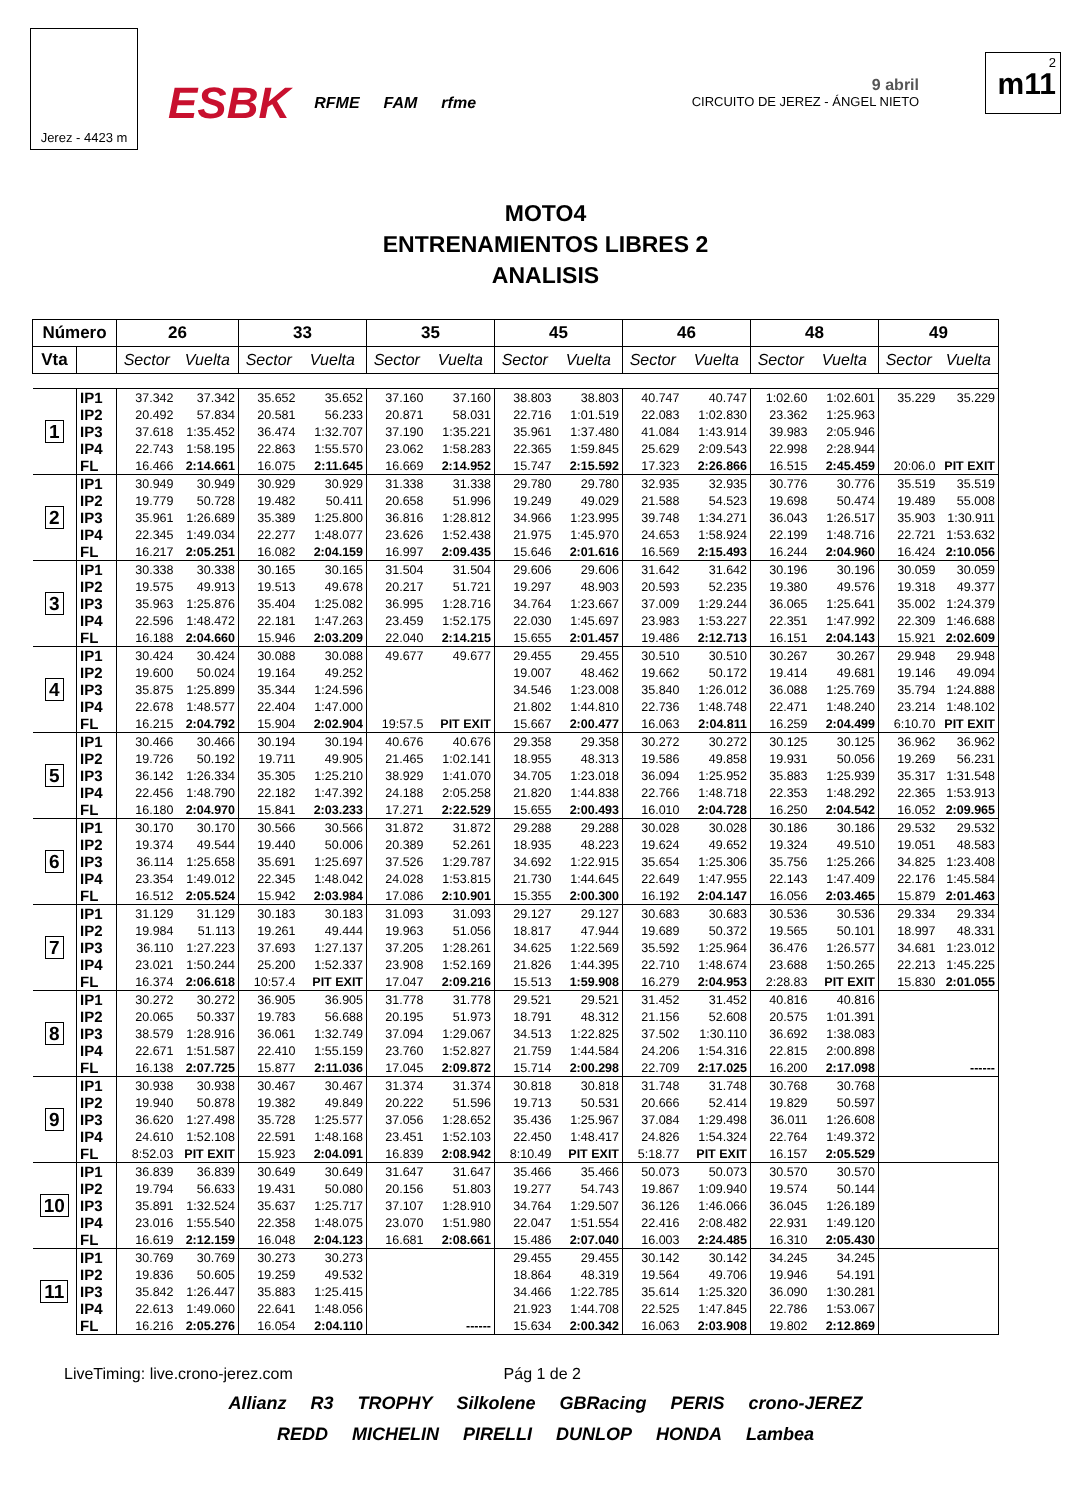Jerez - 4423 m
ESBK RFME FAM rfme 9 abril
CIRCUITO DE JEREZ - ÁNGEL NIETO
2
m11
MOTO4
ENTRENAMIENTOS LIBRES 2
ANALISIS
| Número | | 26 | | 33 | | 35 | | 45 | | 46 | | 48 | | 49 | |
| --- | --- | --- | --- | --- | --- | --- | --- | --- | --- | --- | --- | --- | --- | --- | --- |
| Vta | | Sector | Vuelta | Sector | Vuelta | Sector | Vuelta | Sector | Vuelta | Sector | Vuelta | Sector | Vuelta | Sector | Vuelta |
| 1 | IP1 | 37.342 | 37.342 | 35.652 | 35.652 | 37.160 | 37.160 | 38.803 | 38.803 | 40.747 | 40.747 | 1:02.60 | 1:02.601 | 35.229 | 35.229 |
| | IP2 | 20.492 | 57.834 | 20.581 | 56.233 | 20.871 | 58.031 | 22.716 | 1:01.519 | 22.083 | 1:02.830 | 23.362 | 1:25.963 | | |
| | IP3 | 37.618 | 1:35.452 | 36.474 | 1:32.707 | 37.190 | 1:35.221 | 35.961 | 1:37.480 | 41.084 | 1:43.914 | 39.983 | 2:05.946 | | |
| | IP4 | 22.743 | 1:58.195 | 22.863 | 1:55.570 | 23.062 | 1:58.283 | 22.365 | 1:59.845 | 25.629 | 2:09.543 | 22.998 | 2:28.944 | | |
| | FL | 16.466 | 2:14.661 | 16.075 | 2:11.645 | 16.669 | 2:14.952 | 15.747 | 2:15.592 | 17.323 | 2:26.866 | 16.515 | 2:45.459 | 20:06.0 | PIT EXIT |
| 2 | IP1 | 30.949 | 30.949 | 30.929 | 30.929 | 31.338 | 31.338 | 29.780 | 29.780 | 32.935 | 32.935 | 30.776 | 30.776 | 35.519 | 35.519 |
| | IP2 | 19.779 | 50.728 | 19.482 | 50.411 | 20.658 | 51.996 | 19.249 | 49.029 | 21.588 | 54.523 | 19.698 | 50.474 | 19.489 | 55.008 |
| | IP3 | 35.961 | 1:26.689 | 35.389 | 1:25.800 | 36.816 | 1:28.812 | 34.966 | 1:23.995 | 39.748 | 1:34.271 | 36.043 | 1:26.517 | 35.903 | 1:30.911 |
| | IP4 | 22.345 | 1:49.034 | 22.277 | 1:48.077 | 23.626 | 1:52.438 | 21.975 | 1:45.970 | 24.653 | 1:58.924 | 22.199 | 1:48.716 | 22.721 | 1:53.632 |
| | FL | 16.217 | 2:05.251 | 16.082 | 2:04.159 | 16.997 | 2:09.435 | 15.646 | 2:01.616 | 16.569 | 2:15.493 | 16.244 | 2:04.960 | 16.424 | 2:10.056 |
| 3 | IP1 | 30.338 | 30.338 | 30.165 | 30.165 | 31.504 | 31.504 | 29.606 | 29.606 | 31.642 | 31.642 | 30.196 | 30.196 | 30.059 | 30.059 |
| | IP2 | 19.575 | 49.913 | 19.513 | 49.678 | 20.217 | 51.721 | 19.297 | 48.903 | 20.593 | 52.235 | 19.380 | 49.576 | 19.318 | 49.377 |
| | IP3 | 35.963 | 1:25.876 | 35.404 | 1:25.082 | 36.995 | 1:28.716 | 34.764 | 1:23.667 | 37.009 | 1:29.244 | 36.065 | 1:25.641 | 35.002 | 1:24.379 |
| | IP4 | 22.596 | 1:48.472 | 22.181 | 1:47.263 | 23.459 | 1:52.175 | 22.030 | 1:45.697 | 23.983 | 1:53.227 | 22.351 | 1:47.992 | 22.309 | 1:46.688 |
| | FL | 16.188 | 2:04.660 | 15.946 | 2:03.209 | 22.040 | 2:14.215 | 15.655 | 2:01.457 | 19.486 | 2:12.713 | 16.151 | 2:04.143 | 15.921 | 2:02.609 |
| 4 | IP1 | 30.424 | 30.424 | 30.088 | 30.088 | 49.677 | 49.677 | 29.455 | 29.455 | 30.510 | 30.510 | 30.267 | 30.267 | 29.948 | 29.948 |
| | IP2 | 19.600 | 50.024 | 19.164 | 49.252 | | | 19.007 | 48.462 | 19.662 | 50.172 | 19.414 | 49.681 | 19.146 | 49.094 |
| | IP3 | 35.875 | 1:25.899 | 35.344 | 1:24.596 | | | 34.546 | 1:23.008 | 35.840 | 1:26.012 | 36.088 | 1:25.769 | 35.794 | 1:24.888 |
| | IP4 | 22.678 | 1:48.577 | 22.404 | 1:47.000 | | | 21.802 | 1:44.810 | 22.736 | 1:48.748 | 22.471 | 1:48.240 | 23.214 | 1:48.102 |
| | FL | 16.215 | 2:04.792 | 15.904 | 2:02.904 | 19:57.5 | PIT EXIT | 15.667 | 2:00.477 | 16.063 | 2:04.811 | 16.259 | 2:04.499 | 6:10.70 | PIT EXIT |
| 5 | IP1 | 30.466 | 30.466 | 30.194 | 30.194 | 40.676 | 40.676 | 29.358 | 29.358 | 30.272 | 30.272 | 30.125 | 30.125 | 36.962 | 36.962 |
| | IP2 | 19.726 | 50.192 | 19.711 | 49.905 | 21.465 | 1:02.141 | 18.955 | 48.313 | 19.586 | 49.858 | 19.931 | 50.056 | 19.269 | 56.231 |
| | IP3 | 36.142 | 1:26.334 | 35.305 | 1:25.210 | 38.929 | 1:41.070 | 34.705 | 1:23.018 | 36.094 | 1:25.952 | 35.883 | 1:25.939 | 35.317 | 1:31.548 |
| | IP4 | 22.456 | 1:48.790 | 22.182 | 1:47.392 | 24.188 | 2:05.258 | 21.820 | 1:44.838 | 22.766 | 1:48.718 | 22.353 | 1:48.292 | 22.365 | 1:53.913 |
| | FL | 16.180 | 2:04.970 | 15.841 | 2:03.233 | 17.271 | 2:22.529 | 15.655 | 2:00.493 | 16.010 | 2:04.728 | 16.250 | 2:04.542 | 16.052 | 2:09.965 |
| 6 | IP1 | 30.170 | 30.170 | 30.566 | 30.566 | 31.872 | 31.872 | 29.288 | 29.288 | 30.028 | 30.028 | 30.186 | 30.186 | 29.532 | 29.532 |
| | IP2 | 19.374 | 49.544 | 19.440 | 50.006 | 20.389 | 52.261 | 18.935 | 48.223 | 19.624 | 49.652 | 19.324 | 49.510 | 19.051 | 48.583 |
| | IP3 | 36.114 | 1:25.658 | 35.691 | 1:25.697 | 37.526 | 1:29.787 | 34.692 | 1:22.915 | 35.654 | 1:25.306 | 35.756 | 1:25.266 | 34.825 | 1:23.408 |
| | IP4 | 23.354 | 1:49.012 | 22.345 | 1:48.042 | 24.028 | 1:53.815 | 21.730 | 1:44.645 | 22.649 | 1:47.955 | 22.143 | 1:47.409 | 22.176 | 1:45.584 |
| | FL | 16.512 | 2:05.524 | 15.942 | 2:03.984 | 17.086 | 2:10.901 | 15.355 | 2:00.300 | 16.192 | 2:04.147 | 16.056 | 2:03.465 | 15.879 | 2:01.463 |
| 7 | IP1 | 31.129 | 31.129 | 30.183 | 30.183 | 31.093 | 31.093 | 29.127 | 29.127 | 30.683 | 30.683 | 30.536 | 30.536 | 29.334 | 29.334 |
| | IP2 | 19.984 | 51.113 | 19.261 | 49.444 | 19.963 | 51.056 | 18.817 | 47.944 | 19.689 | 50.372 | 19.565 | 50.101 | 18.997 | 48.331 |
| | IP3 | 36.110 | 1:27.223 | 37.693 | 1:27.137 | 37.205 | 1:28.261 | 34.625 | 1:22.569 | 35.592 | 1:25.964 | 36.476 | 1:26.577 | 34.681 | 1:23.012 |
| | IP4 | 23.021 | 1:50.244 | 25.200 | 1:52.337 | 23.908 | 1:52.169 | 21.826 | 1:44.395 | 22.710 | 1:48.674 | 23.688 | 1:50.265 | 22.213 | 1:45.225 |
| | FL | 16.374 | 2:06.618 | 10:57.4 | PIT EXIT | 17.047 | 2:09.216 | 15.513 | 1:59.908 | 16.279 | 2:04.953 | 2:28.83 | PIT EXIT | 15.830 | 2:01.055 |
| 8 | IP1 | 30.272 | 30.272 | 36.905 | 36.905 | 31.778 | 31.778 | 29.521 | 29.521 | 31.452 | 31.452 | 40.816 | 40.816 | | |
| | IP2 | 20.065 | 50.337 | 19.783 | 56.688 | 20.195 | 51.973 | 18.791 | 48.312 | 21.156 | 52.608 | 20.575 | 1:01.391 | | |
| | IP3 | 38.579 | 1:28.916 | 36.061 | 1:32.749 | 37.094 | 1:29.067 | 34.513 | 1:22.825 | 37.502 | 1:30.110 | 36.692 | 1:38.083 | | |
| | IP4 | 22.671 | 1:51.587 | 22.410 | 1:55.159 | 23.760 | 1:52.827 | 21.759 | 1:44.584 | 24.206 | 1:54.316 | 22.815 | 2:00.898 | | |
| | FL | 16.138 | 2:07.725 | 15.877 | 2:11.036 | 17.045 | 2:09.872 | 15.714 | 2:00.298 | 22.709 | 2:17.025 | 16.200 | 2:17.098 | | ------ |
| 9 | IP1 | 30.938 | 30.938 | 30.467 | 30.467 | 31.374 | 31.374 | 30.818 | 30.818 | 31.748 | 31.748 | 30.768 | 30.768 | | |
| | IP2 | 19.940 | 50.878 | 19.382 | 49.849 | 20.222 | 51.596 | 19.713 | 50.531 | 20.666 | 52.414 | 19.829 | 50.597 | | |
| | IP3 | 36.620 | 1:27.498 | 35.728 | 1:25.577 | 37.056 | 1:28.652 | 35.436 | 1:25.967 | 37.084 | 1:29.498 | 36.011 | 1:26.608 | | |
| | IP4 | 24.610 | 1:52.108 | 22.591 | 1:48.168 | 23.451 | 1:52.103 | 22.450 | 1:48.417 | 24.826 | 1:54.324 | 22.764 | 1:49.372 | | |
| | FL | 8:52.03 | PIT EXIT | 15.923 | 2:04.091 | 16.839 | 2:08.942 | 8:10.49 | PIT EXIT | 5:18.77 | PIT EXIT | 16.157 | 2:05.529 | | |
| 10 | IP1 | 36.839 | 36.839 | 30.649 | 30.649 | 31.647 | 31.647 | 35.466 | 35.466 | 50.073 | 50.073 | 30.570 | 30.570 | | |
| | IP2 | 19.794 | 56.633 | 19.431 | 50.080 | 20.156 | 51.803 | 19.277 | 54.743 | 19.867 | 1:09.940 | 19.574 | 50.144 | | |
| | IP3 | 35.891 | 1:32.524 | 35.637 | 1:25.717 | 37.107 | 1:28.910 | 34.764 | 1:29.507 | 36.126 | 1:46.066 | 36.045 | 1:26.189 | | |
| | IP4 | 23.016 | 1:55.540 | 22.358 | 1:48.075 | 23.070 | 1:51.980 | 22.047 | 1:51.554 | 22.416 | 2:08.482 | 22.931 | 1:49.120 | | |
| | FL | 16.619 | 2:12.159 | 16.048 | 2:04.123 | 16.681 | 2:08.661 | 15.486 | 2:07.040 | 16.003 | 2:24.485 | 16.310 | 2:05.430 | | |
| 11 | IP1 | 30.769 | 30.769 | 30.273 | 30.273 | | | 29.455 | 29.455 | 30.142 | 30.142 | 34.245 | 34.245 | | |
| | IP2 | 19.836 | 50.605 | 19.259 | 49.532 | | | 18.864 | 48.319 | 19.564 | 49.706 | 19.946 | 54.191 | | |
| | IP3 | 35.842 | 1:26.447 | 35.883 | 1:25.415 | | | 34.466 | 1:22.785 | 35.614 | 1:25.320 | 36.090 | 1:30.281 | | |
| | IP4 | 22.613 | 1:49.060 | 22.641 | 1:48.056 | | | 21.923 | 1:44.708 | 22.525 | 1:47.845 | 22.786 | 1:53.067 | | |
| | FL | 16.216 | 2:05.276 | 16.054 | 2:04.110 | | ------ | 15.634 | 2:00.342 | 16.063 | 2:03.908 | 19.802 | 2:12.869 | | |
LiveTiming: live.crono-jerez.com Pág 1 de 2
Allianz R3 TROPHY Silkolene GBRacing PERIS crono-JEREZ
REDD MICHELIN PIRELLI DUNLOP HONDA Lambea